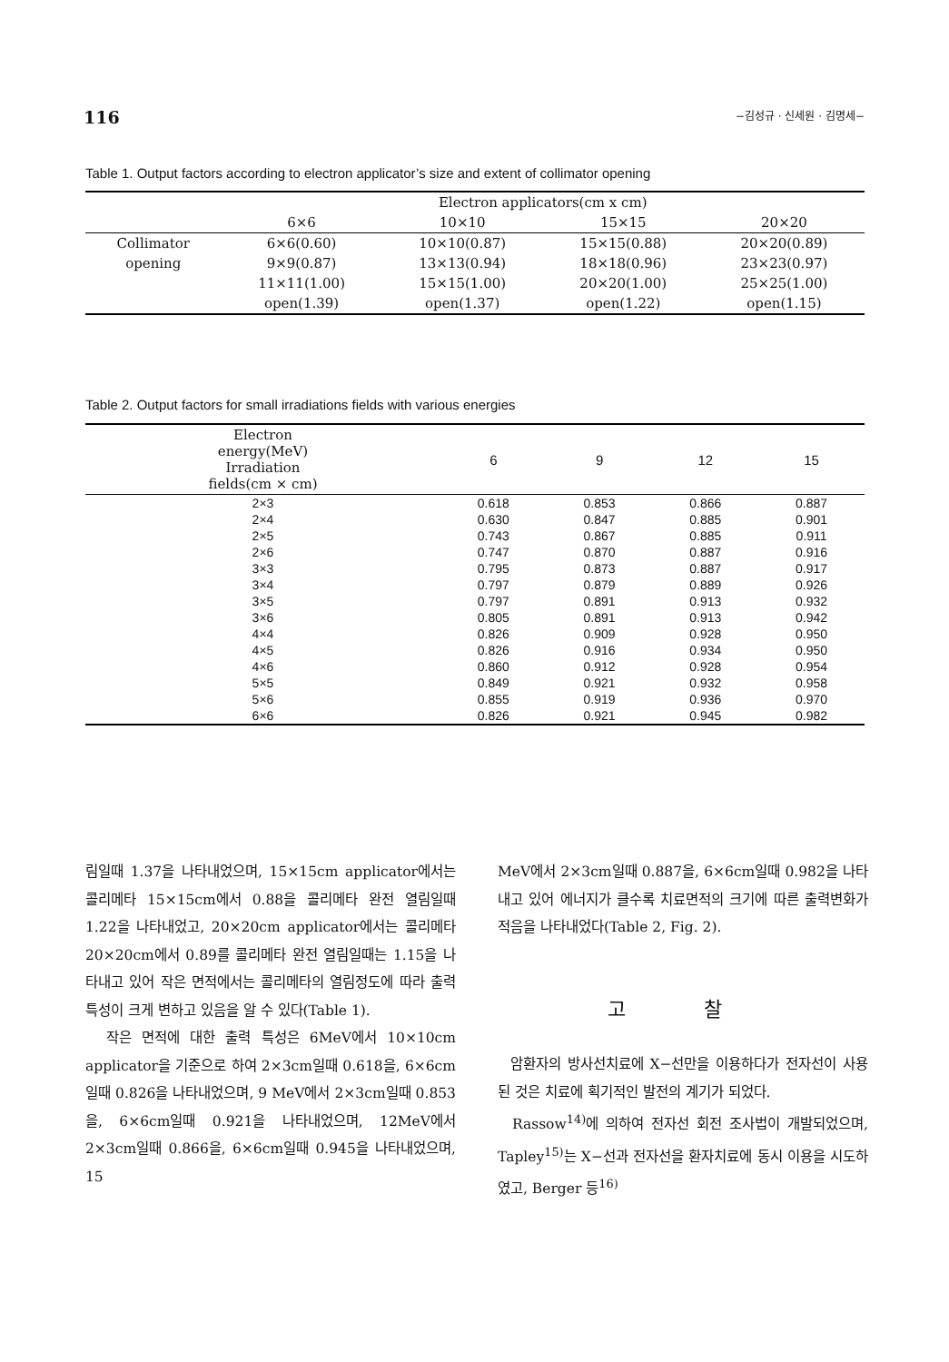116 −김성규 · 신세원 · 김명세−
Table 1. Output factors according to electron applicator’s size and extent of collimator opening
| | Electron applicators(cm x cm) | | | |
| --- | --- | --- | --- | --- |
| | 6×6 | 10×10 | 15×15 | 20×20 |
| Collimator | 6×6(0.60) | 10×10(0.87) | 15×15(0.88) | 20×20(0.89) |
| opening | 9×9(0.87) | 13×13(0.94) | 18×18(0.96) | 23×23(0.97) |
| | 11×11(1.00) | 15×15(1.00) | 20×20(1.00) | 25×25(1.00) |
| | open(1.39) | open(1.37) | open(1.22) | open(1.15) |
Table 2. Output factors for small irradiations fields with various energies
| Electron energy(MeV) Irradiation fields(cm × cm) | 6 | 9 | 12 | 15 |
| --- | --- | --- | --- | --- |
| 2×3 | 0.618 | 0.853 | 0.866 | 0.887 |
| 2×4 | 0.630 | 0.847 | 0.885 | 0.901 |
| 2×5 | 0.743 | 0.867 | 0.885 | 0.911 |
| 2×6 | 0.747 | 0.870 | 0.887 | 0.916 |
| 3×3 | 0.795 | 0.873 | 0.887 | 0.917 |
| 3×4 | 0.797 | 0.879 | 0.889 | 0.926 |
| 3×5 | 0.797 | 0.891 | 0.913 | 0.932 |
| 3×6 | 0.805 | 0.891 | 0.913 | 0.942 |
| 4×4 | 0.826 | 0.909 | 0.928 | 0.950 |
| 4×5 | 0.826 | 0.916 | 0.934 | 0.950 |
| 4×6 | 0.860 | 0.912 | 0.928 | 0.954 |
| 5×5 | 0.849 | 0.921 | 0.932 | 0.958 |
| 5×6 | 0.855 | 0.919 | 0.936 | 0.970 |
| 6×6 | 0.826 | 0.921 | 0.945 | 0.982 |
림일때 1.37을 나타내었으며, 15×15cm applicator에서는 콜리메타 15×15cm에서 0.88을 콜리메타 완전 열림일때 1.22을 나타내었고, 20×20cm applicator에서는 콜리메타 20×20cm에서 0.89를 콜리메타 완전 열림일때는 1.15을 나타내고 있어 작은 면적에서는 콜리메타의 열림정도에 따라 출력 특성이 크게 변하고 있음을 알 수 있다(Table 1).
작은 면적에 대한 출력 특성은 6MeV에서 10×10cm applicator을 기준으로 하여 2×3cm일때 0.618을, 6×6cm일때 0.826을 나타내었으며, 9 MeV에서 2×3cm일때 0.853을, 6×6cm일때 0.921을 나타내었으며, 12MeV에서 2×3cm일때 0.866을, 6×6cm일때 0.945을 나타내었으며, 15
MeV에서 2×3cm일때 0.887을, 6×6cm일때 0.982을 나타내고 있어 에너지가 클수록 치료면적의 크기에 따른 출력변화가 적음을 나타내었다(Table 2, Fig. 2).
고 찰
암환자의 방사선치료에 X−선만을 이용하다가 전자선이 사용된 것은 치료에 획기적인 발전의 계기가 되었다.
Rassow<sup>14)</sup>에 의하여 전자선 회전 조사법이 개발되었으며, Tapley<sup>15)</sup>는 X−선과 전자선을 환자치료에 동시 이용을 시도하였고, Berger 등<sup>16)</sup>